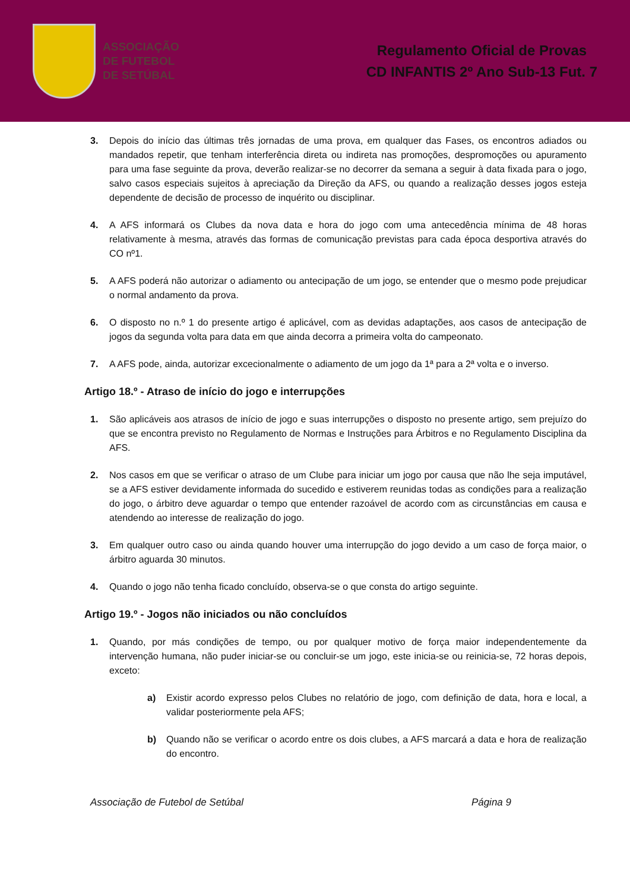ASSOCIAÇÃO
DE FUTEBOL
DE SETÚBAL
Regulamento Oficial de Provas
CD INFANTIS 2º Ano Sub-13 Fut. 7
3. Depois do início das últimas três jornadas de uma prova, em qualquer das Fases, os encontros adiados ou mandados repetir, que tenham interferência direta ou indireta nas promoções, despromoções ou apuramento para uma fase seguinte da prova, deverão realizar-se no decorrer da semana a seguir à data fixada para o jogo, salvo casos especiais sujeitos à apreciação da Direção da AFS, ou quando a realização desses jogos esteja dependente de decisão de processo de inquérito ou disciplinar.
4. A AFS informará os Clubes da nova data e hora do jogo com uma antecedência mínima de 48 horas relativamente à mesma, através das formas de comunicação previstas para cada época desportiva através do CO nº1.
5. A AFS poderá não autorizar o adiamento ou antecipação de um jogo, se entender que o mesmo pode prejudicar o normal andamento da prova.
6. O disposto no n.º 1 do presente artigo é aplicável, com as devidas adaptações, aos casos de antecipação de jogos da segunda volta para data em que ainda decorra a primeira volta do campeonato.
7. A AFS pode, ainda, autorizar excecionalmente o adiamento de um jogo da 1ª para a 2ª volta e o inverso.
Artigo 18.º - Atraso de início do jogo e interrupções
1. São aplicáveis aos atrasos de início de jogo e suas interrupções o disposto no presente artigo, sem prejuízo do que se encontra previsto no Regulamento de Normas e Instruções para Árbitros e no Regulamento Disciplina da AFS.
2. Nos casos em que se verificar o atraso de um Clube para iniciar um jogo por causa que não lhe seja imputável, se a AFS estiver devidamente informada do sucedido e estiverem reunidas todas as condições para a realização do jogo, o árbitro deve aguardar o tempo que entender razoável de acordo com as circunstâncias em causa e atendendo ao interesse de realização do jogo.
3. Em qualquer outro caso ou ainda quando houver uma interrupção do jogo devido a um caso de força maior, o árbitro aguarda 30 minutos.
4. Quando o jogo não tenha ficado concluído, observa-se o que consta do artigo seguinte.
Artigo 19.º - Jogos não iniciados ou não concluídos
1. Quando, por más condições de tempo, ou por qualquer motivo de força maior independentemente da intervenção humana, não puder iniciar-se ou concluir-se um jogo, este inicia-se ou reinicia-se, 72 horas depois, exceto:
a) Existir acordo expresso pelos Clubes no relatório de jogo, com definição de data, hora e local, a validar posteriormente pela AFS;
b) Quando não se verificar o acordo entre os dois clubes, a AFS marcará a data e hora de realização do encontro.
Associação de Futebol de Setúbal Página 9